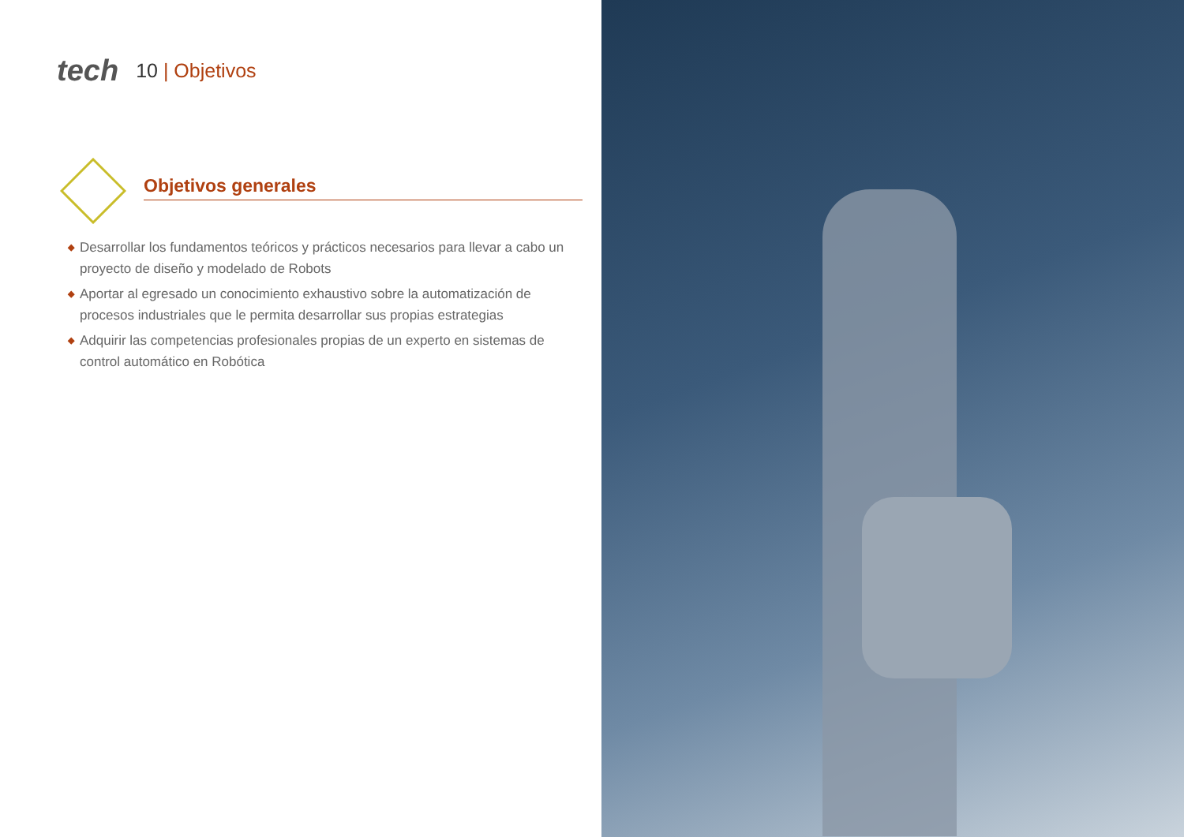tech
10 | Objetivos
Objetivos generales
◆ Desarrollar los fundamentos teóricos y prácticos necesarios para llevar a cabo un proyecto de diseño y modelado de Robots
◆ Aportar al egresado un conocimiento exhaustivo sobre la automatización de procesos industriales que le permita desarrollar sus propias estrategias
◆ Adquirir las competencias profesionales propias de un experto en sistemas de control automático en Robótica